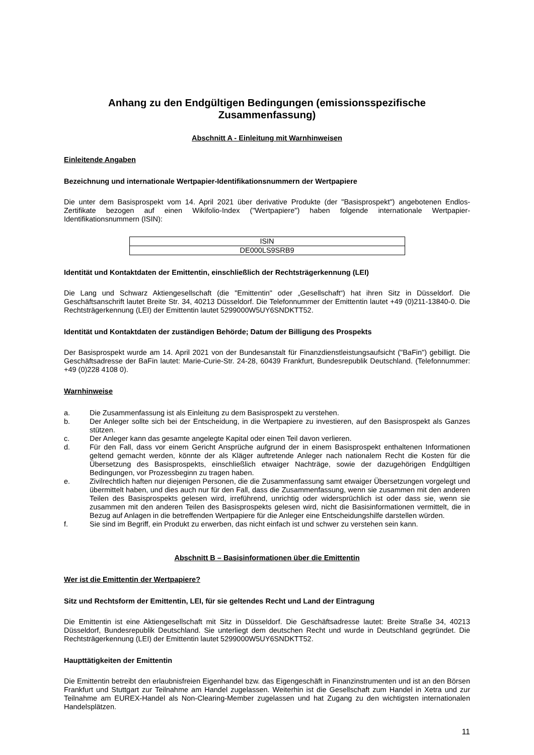Anhang zu den Endgültigen Bedingungen (emissionsspezifische Zusammenfassung)
Abschnitt A - Einleitung mit Warnhinweisen
Einleitende Angaben
Bezeichnung und internationale Wertpapier-Identifikationsnummern der Wertpapiere
Die unter dem Basisprospekt vom 14. April 2021 über derivative Produkte (der "Basisprospekt") angebotenen Endlos-Zertifikate bezogen auf einen Wikifolio-Index ("Wertpapiere") haben folgende internationale Wertpapier-Identifikationsnummern (ISIN):
| ISIN |
| DE000LS9SRB9 |
Identität und Kontaktdaten der Emittentin, einschließlich der Rechtsträgerkennung (LEI)
Die Lang und Schwarz Aktiengesellschaft (die "Emittentin" oder „Gesellschaft“) hat ihren Sitz in Düsseldorf. Die Geschäftsanschrift lautet Breite Str. 34, 40213 Düsseldorf. Die Telefonnummer der Emittentin lautet +49 (0)211-13840-0. Die Rechtsträgerkennung (LEI) der Emittentin lautet 5299000W5UY6SNDKTT52.
Identität und Kontaktdaten der zuständigen Behörde; Datum der Billigung des Prospekts
Der Basisprospekt wurde am 14. April 2021 von der Bundesanstalt für Finanzdienstleistungsaufsicht ("BaFin") gebilligt. Die Geschäftsadresse der BaFin lautet: Marie-Curie-Str. 24-28, 60439 Frankfurt, Bundesrepublik Deutschland. (Telefonnummer: +49 (0)228 4108 0).
Warnhinweise
a. Die Zusammenfassung ist als Einleitung zu dem Basisprospekt zu verstehen.
b. Der Anleger sollte sich bei der Entscheidung, in die Wertpapiere zu investieren, auf den Basisprospekt als Ganzes stützen.
c. Der Anleger kann das gesamte angelegte Kapital oder einen Teil davon verlieren.
d. Für den Fall, dass vor einem Gericht Ansprüche aufgrund der in einem Basisprospekt enthaltenen Informationen geltend gemacht werden, könnte der als Kläger auftretende Anleger nach nationalem Recht die Kosten für die Übersetzung des Basisprospekts, einschließlich etwaiger Nachträge, sowie der dazugehörigen Endgültigen Bedingungen, vor Prozessbeginn zu tragen haben.
e. Zivilrechtlich haften nur diejenigen Personen, die die Zusammenfassung samt etwaiger Übersetzungen vorgelegt und übermittelt haben, und dies auch nur für den Fall, dass die Zusammenfassung, wenn sie zusammen mit den anderen Teilen des Basisprospekts gelesen wird, irreführend, unrichtig oder widersprüchlich ist oder dass sie, wenn sie zusammen mit den anderen Teilen des Basisprospekts gelesen wird, nicht die Basisinformationen vermittelt, die in Bezug auf Anlagen in die betreffenden Wertpapiere für die Anleger eine Entscheidungshilfe darstellen würden.
f. Sie sind im Begriff, ein Produkt zu erwerben, das nicht einfach ist und schwer zu verstehen sein kann.
Abschnitt B – Basisinformationen über die Emittentin
Wer ist die Emittentin der Wertpapiere?
Sitz und Rechtsform der Emittentin, LEI, für sie geltendes Recht und Land der Eintragung
Die Emittentin ist eine Aktiengesellschaft mit Sitz in Düsseldorf. Die Geschäftsadresse lautet: Breite Straße 34, 40213 Düsseldorf, Bundesrepublik Deutschland. Sie unterliegt dem deutschen Recht und wurde in Deutschland gegründet. Die Rechtsträgerkennung (LEI) der Emittentin lautet 5299000W5UY6SNDKTT52.
Haupttätigkeiten der Emittentin
Die Emittentin betreibt den erlaubnisfreien Eigenhandel bzw. das Eigengeschäft in Finanzinstrumenten und ist an den Börsen Frankfurt und Stuttgart zur Teilnahme am Handel zugelassen. Weiterhin ist die Gesellschaft zum Handel in Xetra und zur Teilnahme am EUREX-Handel als Non-Clearing-Member zugelassen und hat Zugang zu den wichtigsten internationalen Handelsplätzen.
11